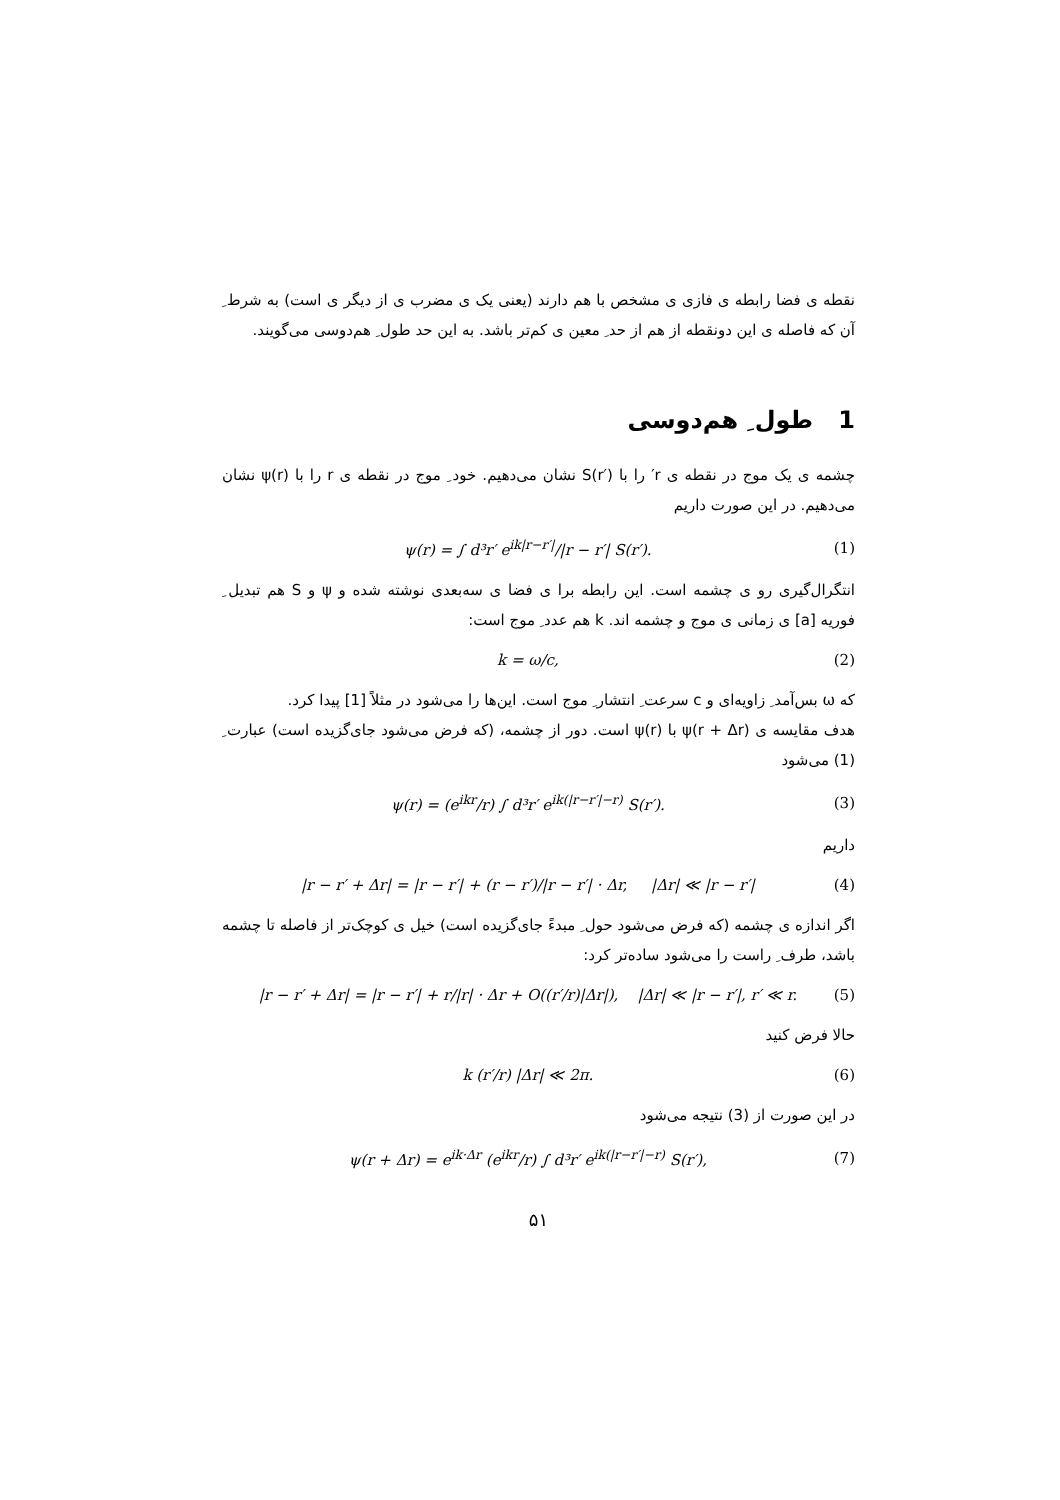نقطه ی فضا رابطه ی فازی ی مشخص با هم دارند (یعنی یک ی مضرب ی از دیگر ی است) به شرط ِ آن که فاصله ی این دونقطه از هم از حد ِ معین ی کم‌تر باشد. به این حد طول ِ هم‌دوسی می‌گویند.
1 طول ِ هم‌دوسی
چشمه ی یک موج در نقطه ی r′ را با S(r′) نشان می‌دهیم. خود ِ موج در نقطه ی r را با ψ(r) نشان می‌دهیم. در این صورت داریم
ψ(r) = ∫ d³r′ e<sup>ik|r−r′|</sup>/|r − r′| S(r′). (1)
انتگرال‌گیری رو ی چشمه است. این رابطه برا ی فضا ی سه‌بعدی نوشته شده و ψ و S هم تبدیل ِ فوریه [a] ی زمانی ی موج و چشمه اند. k هم عدد ِ موج است:
k = ω/c, (2)
که ω بس‌آمد ِ زاویه‌ای و c سرعت ِ انتشار ِ موج است. این‌ها را می‌شود در مثلاً [1] پیدا کرد.
هدف مقایسه ی ψ(r + Δr) با ψ(r) است. دور از چشمه، (که فرض می‌شود جای‌گزیده است) عبارت ِ (1) می‌شود
ψ(r) = (e<sup>ikr</sup>/r) ∫ d³r′ e<sup>ik(|r−r′|−r)</sup> S(r′). (3)
داریم
|r − r′ + Δr| = |r − r′| + (r − r′)/|r − r′| · Δr, |Δr| ≪ |r − r′| (4)
اگر اندازه ی چشمه (که فرض می‌شود حول ِ مبدءً جای‌گزیده است) خیل ی کوچک‌تر از فاصله تا چشمه باشد، طرف ِ راست را می‌شود ساده‌تر کرد:
|r − r′ + Δr| = |r − r′| + r/|r| · Δr + O((r′/r)|Δr|), |Δr| ≪ |r − r′|, r′ ≪ r. (5)
حالا فرض کنید
k (r′/r) |Δr| ≪ 2π. (6)
در این صورت از (3) نتیجه می‌شود
ψ(r + Δr) = e<sup>ik·Δr</sup> (e<sup>ikr</sup>/r) ∫ d³r′ e<sup>ik(|r−r′|−r)</sup> S(r′), (7)
۵۱